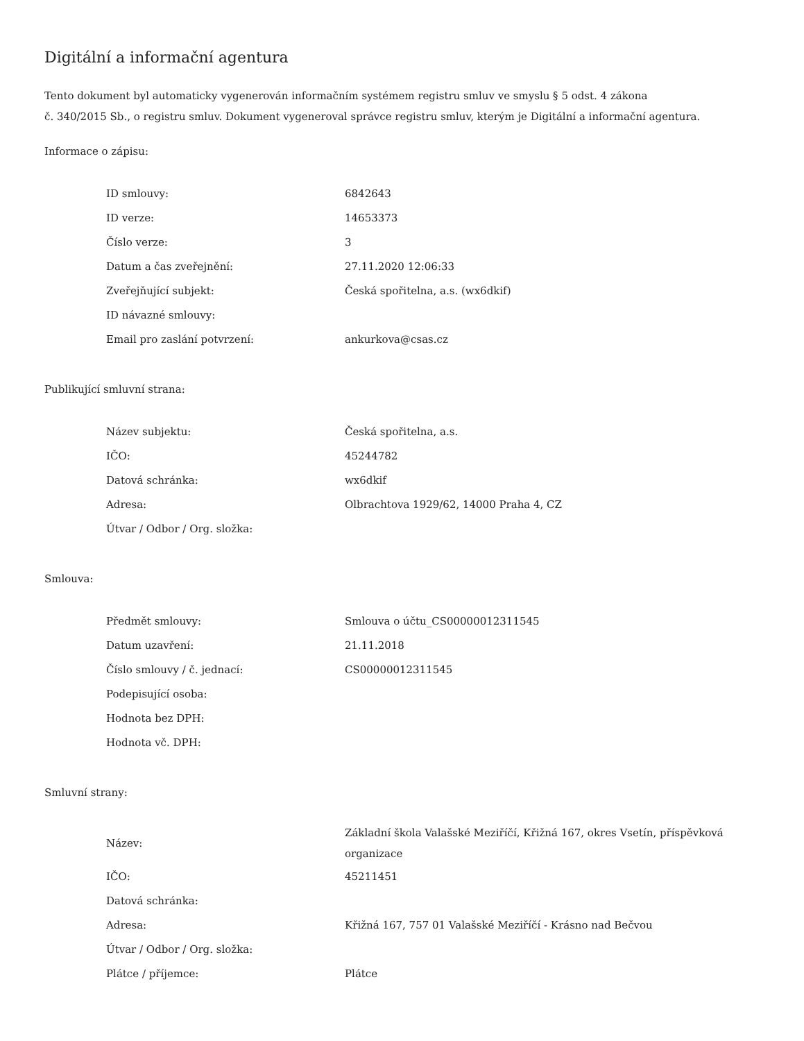Digitální a informační agentura
Tento dokument byl automaticky vygenerován informačním systémem registru smluv ve smyslu § 5 odst. 4 zákona
č. 340/2015 Sb., o registru smluv. Dokument vygeneroval správce registru smluv, kterým je Digitální a informační agentura.
Informace o zápisu:
| ID smlouvy: | 6842643 |
| ID verze: | 14653373 |
| Číslo verze: | 3 |
| Datum a čas zveřejnění: | 27.11.2020 12:06:33 |
| Zveřejňující subjekt: | Česká spořitelna, a.s. (wx6dkif) |
| ID návazné smlouvy: | |
| Email pro zaslání potvrzení: | ankurkova@csas.cz |
Publikující smluvní strana:
| Název subjektu: | Česká spořitelna, a.s. |
| IČO: | 45244782 |
| Datová schránka: | wx6dkif |
| Adresa: | Olbrachtova 1929/62, 14000 Praha 4, CZ |
| Útvar / Odbor / Org. složka: | |
Smlouva:
| Předmět smlouvy: | Smlouva o účtu_CS00000012311545 |
| Datum uzavření: | 21.11.2018 |
| Číslo smlouvy / č. jednací: | CS00000012311545 |
| Podepisující osoba: | |
| Hodnota bez DPH: | |
| Hodnota vč. DPH: | |
Smluvní strany:
| Název: | Základní škola Valašské Meziříčí, Křižná 167, okres Vsetín, příspěvková organizace |
| IČO: | 45211451 |
| Datová schránka: | |
| Adresa: | Křižná 167, 757 01 Valašské Meziříčí - Krásno nad Bečvou |
| Útvar / Odbor / Org. složka: | |
| Plátce / příjemce: | Plátce |